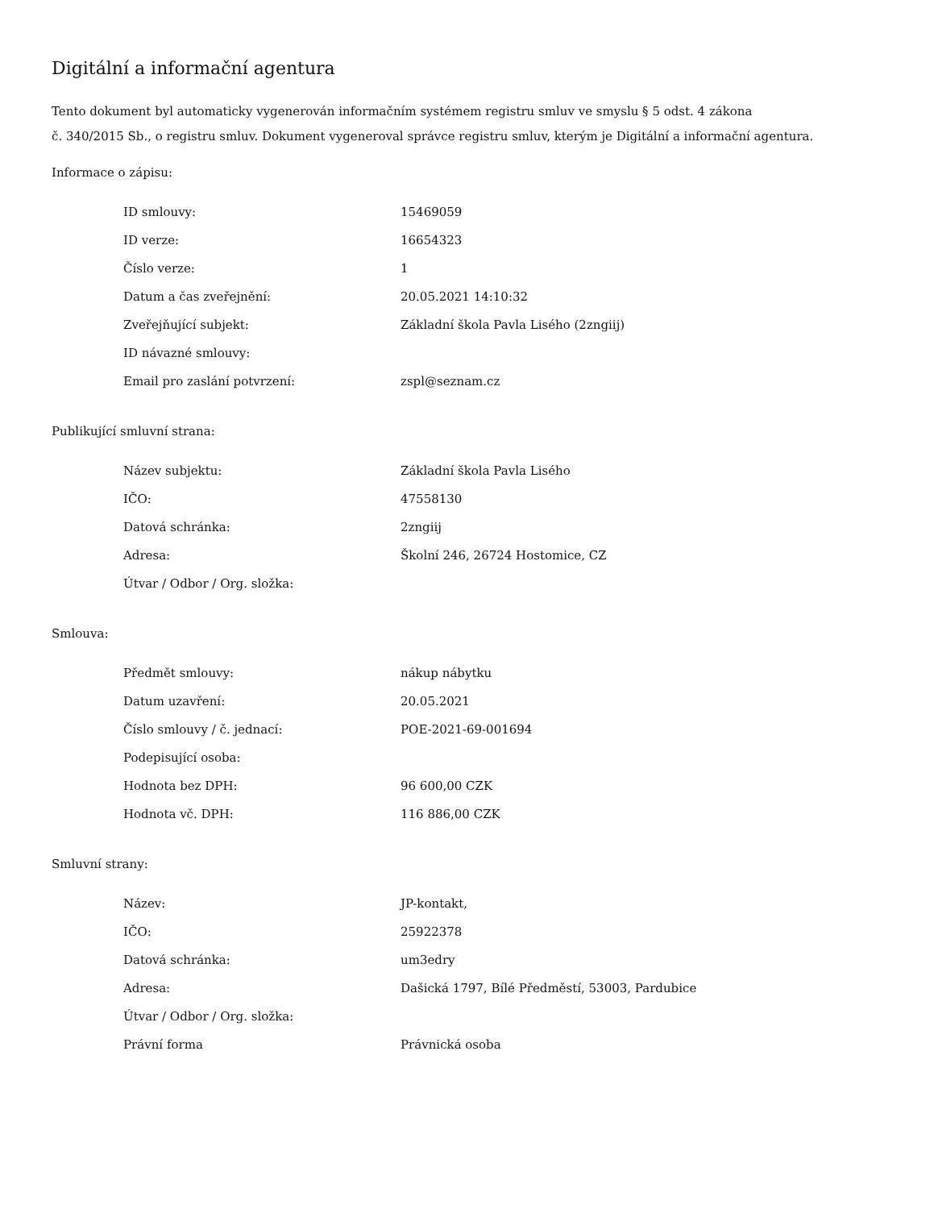Digitální a informační agentura
Tento dokument byl automaticky vygenerován informačním systémem registru smluv ve smyslu § 5 odst. 4 zákona
č. 340/2015 Sb., o registru smluv. Dokument vygeneroval správce registru smluv, kterým je Digitální a informační agentura.
Informace o zápisu:
| ID smlouvy: | 15469059 |
| ID verze: | 16654323 |
| Číslo verze: | 1 |
| Datum a čas zveřejnění: | 20.05.2021 14:10:32 |
| Zveřejňující subjekt: | Základní škola Pavla Lisého (2zngiij) |
| ID návazné smlouvy: | |
| Email pro zaslání potvrzení: | zspl@seznam.cz |
Publikující smluvní strana:
| Název subjektu: | Základní škola Pavla Lisého |
| IČO: | 47558130 |
| Datová schránka: | 2zngiij |
| Adresa: | Školní 246, 26724 Hostomice, CZ |
| Útvar / Odbor / Org. složka: | |
Smlouva:
| Předmět smlouvy: | nákup nábytku |
| Datum uzavření: | 20.05.2021 |
| Číslo smlouvy / č. jednací: | POE-2021-69-001694 |
| Podepisující osoba: | |
| Hodnota bez DPH: | 96 600,00 CZK |
| Hodnota vč. DPH: | 116 886,00 CZK |
Smluvní strany:
| Název: | JP-kontakt, |
| IČO: | 25922378 |
| Datová schránka: | um3edry |
| Adresa: | Dašická 1797, Bílé Předměstí, 53003, Pardubice |
| Útvar / Odbor / Org. složka: | |
| Právní forma | Právnická osoba |